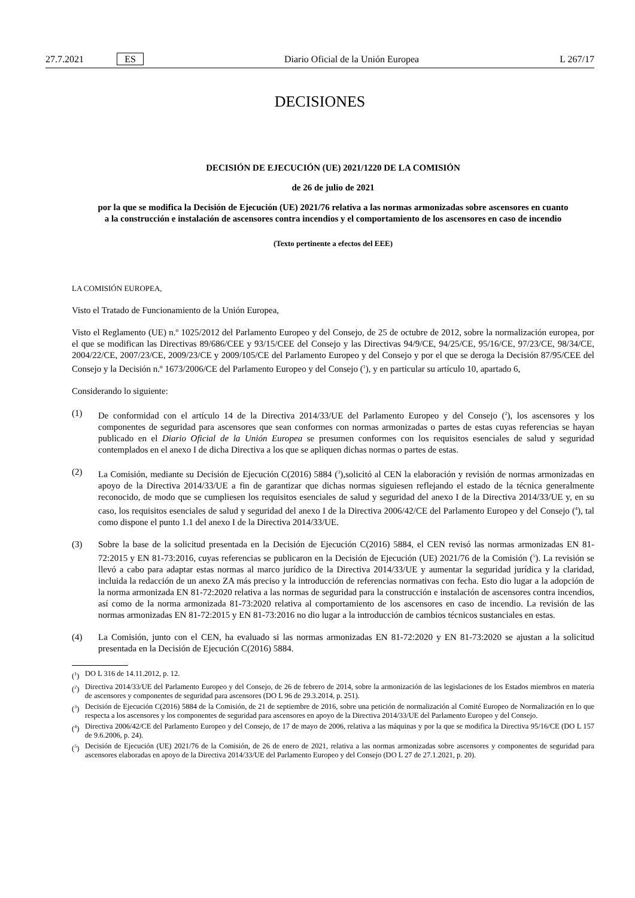27.7.2021 ES Diario Oficial de la Unión Europea L 267/17
DECISIONES
DECISIÓN DE EJECUCIÓN (UE) 2021/1220 DE LA COMISIÓN
de 26 de julio de 2021
por la que se modifica la Decisión de Ejecución (UE) 2021/76 relativa a las normas armonizadas sobre ascensores en cuanto a la construcción e instalación de ascensores contra incendios y el comportamiento de los ascensores en caso de incendio
(Texto pertinente a efectos del EEE)
LA COMISIÓN EUROPEA,
Visto el Tratado de Funcionamiento de la Unión Europea,
Visto el Reglamento (UE) n.º 1025/2012 del Parlamento Europeo y del Consejo, de 25 de octubre de 2012, sobre la normalización europea, por el que se modifican las Directivas 89/686/CEE y 93/15/CEE del Consejo y las Directivas 94/9/CE, 94/25/CE, 95/16/CE, 97/23/CE, 98/34/CE, 2004/22/CE, 2007/23/CE, 2009/23/CE y 2009/105/CE del Parlamento Europeo y del Consejo y por el que se deroga la Decisión 87/95/CEE del Consejo y la Decisión n.º 1673/2006/CE del Parlamento Europeo y del Consejo (<sup>1</sup>), y en particular su artículo 10, apartado 6,
Considerando lo siguiente:
(1) De conformidad con el artículo 14 de la Directiva 2014/33/UE del Parlamento Europeo y del Consejo (<sup>2</sup>), los ascensores y los componentes de seguridad para ascensores que sean conformes con normas armonizadas o partes de estas cuyas referencias se hayan publicado en el Diario Oficial de la Unión Europea se presumen conformes con los requisitos esenciales de salud y seguridad contemplados en el anexo I de dicha Directiva a los que se apliquen dichas normas o partes de estas.
(2) La Comisión, mediante su Decisión de Ejecución C(2016) 5884 (<sup>3</sup>),solicitó al CEN la elaboración y revisión de normas armonizadas en apoyo de la Directiva 2014/33/UE a fin de garantizar que dichas normas siguiesen reflejando el estado de la técnica generalmente reconocido, de modo que se cumpliesen los requisitos esenciales de salud y seguridad del anexo I de la Directiva 2014/33/UE y, en su caso, los requisitos esenciales de salud y seguridad del anexo I de la Directiva 2006/42/CE del Parlamento Europeo y del Consejo (<sup>4</sup>), tal como dispone el punto 1.1 del anexo I de la Directiva 2014/33/UE.
(3) Sobre la base de la solicitud presentada en la Decisión de Ejecución C(2016) 5884, el CEN revisó las normas armonizadas EN 81-72:2015 y EN 81-73:2016, cuyas referencias se publicaron en la Decisión de Ejecución (UE) 2021/76 de la Comisión (<sup>5</sup>). La revisión se llevó a cabo para adaptar estas normas al marco jurídico de la Directiva 2014/33/UE y aumentar la seguridad jurídica y la claridad, incluida la redacción de un anexo ZA más preciso y la introducción de referencias normativas con fecha. Esto dio lugar a la adopción de la norma armonizada EN 81-72:2020 relativa a las normas de seguridad para la construcción e instalación de ascensores contra incendios, así como de la norma armonizada 81-73:2020 relativa al comportamiento de los ascensores en caso de incendio. La revisión de las normas armonizadas EN 81-72:2015 y EN 81-73:2016 no dio lugar a la introducción de cambios técnicos sustanciales en estas.
(4) La Comisión, junto con el CEN, ha evaluado si las normas armonizadas EN 81-72:2020 y EN 81-73:2020 se ajustan a la solicitud presentada en la Decisión de Ejecución C(2016) 5884.
(<sup>1</sup>) DO L 316 de 14.11.2012, p. 12.
(<sup>2</sup>) Directiva 2014/33/UE del Parlamento Europeo y del Consejo, de 26 de febrero de 2014, sobre la armonización de las legislaciones de los Estados miembros en materia de ascensores y componentes de seguridad para ascensores (DO L 96 de 29.3.2014, p. 251).
(<sup>3</sup>) Decisión de Ejecución C(2016) 5884 de la Comisión, de 21 de septiembre de 2016, sobre una petición de normalización al Comité Europeo de Normalización en lo que respecta a los ascensores y los componentes de seguridad para ascensores en apoyo de la Directiva 2014/33/UE del Parlamento Europeo y del Consejo.
(<sup>4</sup>) Directiva 2006/42/CE del Parlamento Europeo y del Consejo, de 17 de mayo de 2006, relativa a las máquinas y por la que se modifica la Directiva 95/16/CE (DO L 157 de 9.6.2006, p. 24).
(<sup>5</sup>) Decisión de Ejecución (UE) 2021/76 de la Comisión, de 26 de enero de 2021, relativa a las normas armonizadas sobre ascensores y componentes de seguridad para ascensores elaboradas en apoyo de la Directiva 2014/33/UE del Parlamento Europeo y del Consejo (DO L 27 de 27.1.2021, p. 20).